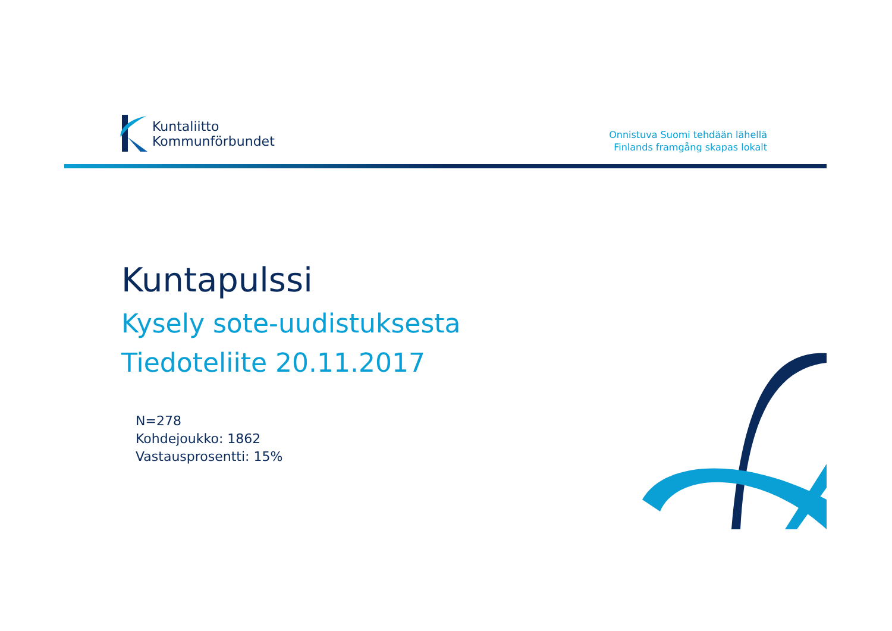Kuntaliitto
Kommunförbundet
Onnistuva Suomi tehdään lähellä
Finlands framgång skapas lokalt
Kuntapulssi
Kysely sote-uudistuksesta
Tiedoteliite 20.11.2017
N=278
Kohdejoukko: 1862
Vastausprosentti: 15%